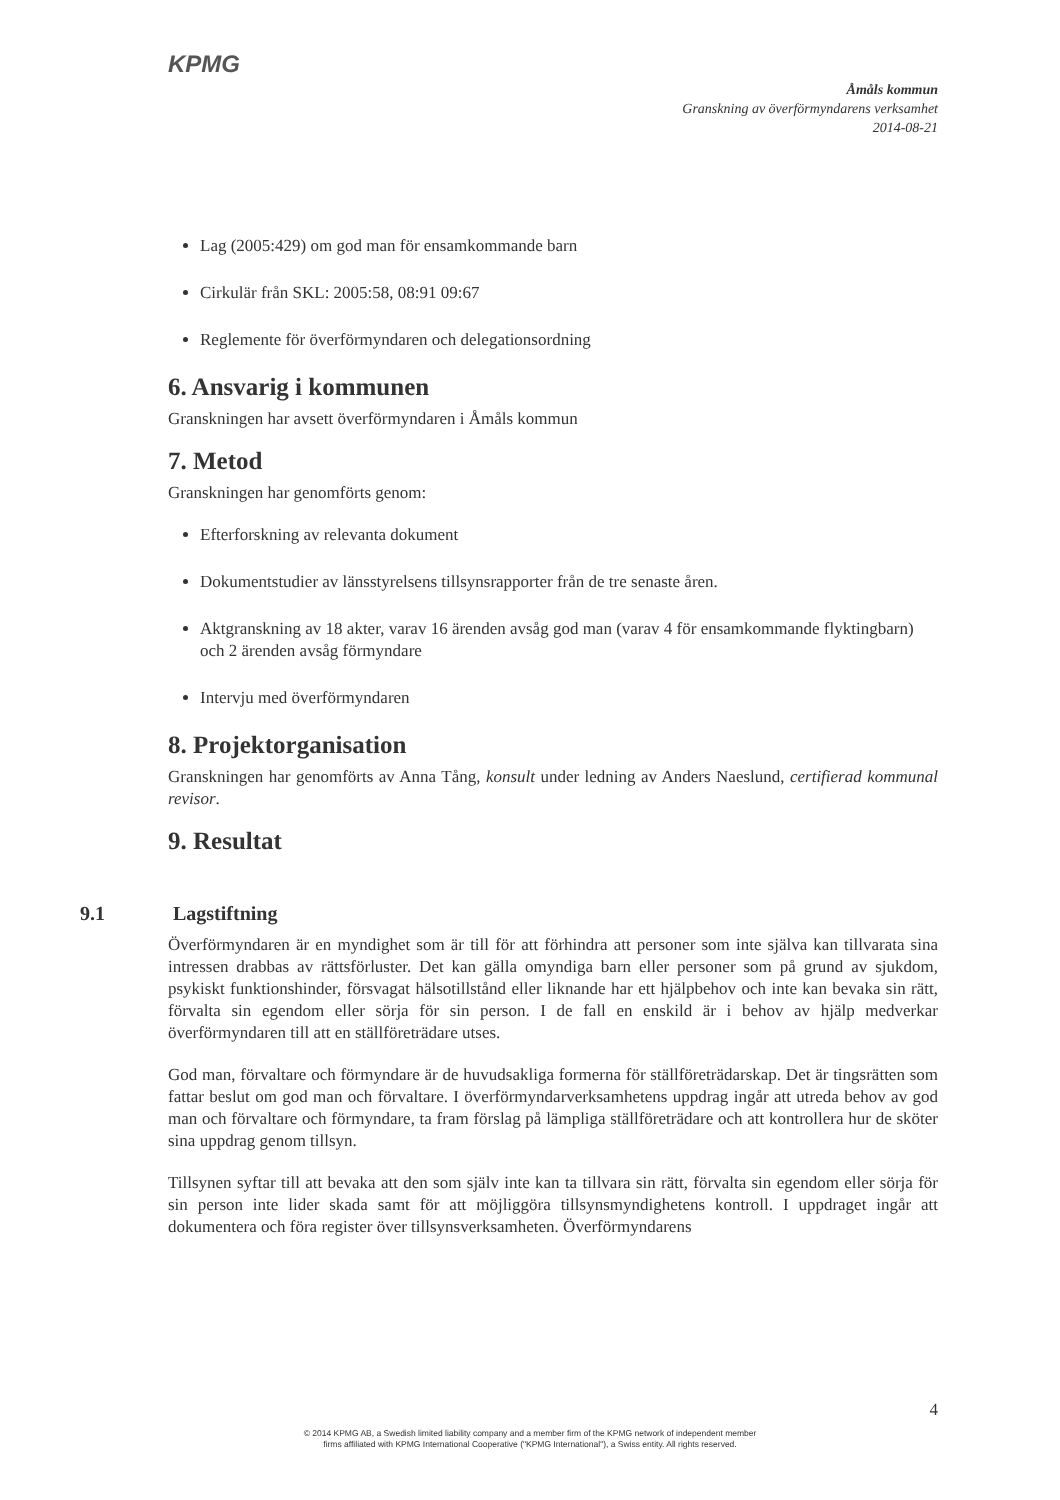KPMG
Åmåls kommun
Granskning av överförmyndarens verksamhet
2014-08-21
Lag (2005:429) om god man för ensamkommande barn
Cirkulär från SKL: 2005:58, 08:91 09:67
Reglemente för överförmyndaren och delegationsordning
6. Ansvarig i kommunen
Granskningen har avsett överförmyndaren i Åmåls kommun
7. Metod
Granskningen har genomförts genom:
Efterforskning av relevanta dokument
Dokumentstudier av länsstyrelsens tillsynsrapporter från de tre senaste åren.
Aktgranskning av 18 akter, varav 16 ärenden avsåg god man (varav 4 för ensamkommande flyktingbarn) och 2 ärenden avsåg förmyndare
Intervju med överförmyndaren
8. Projektorganisation
Granskningen har genomförts av Anna Tång, konsult under ledning av Anders Naeslund, certifierad kommunal revisor.
9. Resultat
9.1 Lagstiftning
Överförmyndaren är en myndighet som är till för att förhindra att personer som inte själva kan tillvarata sina intressen drabbas av rättsförluster. Det kan gälla omyndiga barn eller personer som på grund av sjukdom, psykiskt funktionshinder, försvagat hälsotillstånd eller liknande har ett hjälpbehov och inte kan bevaka sin rätt, förvalta sin egendom eller sörja för sin person. I de fall en enskild är i behov av hjälp medverkar överförmyndaren till att en ställföreträdare utses.
God man, förvaltare och förmyndare är de huvudsakliga formerna för ställföreträdarskap. Det är tingsrätten som fattar beslut om god man och förvaltare. I överförmyndarverksamhetens uppdrag ingår att utreda behov av god man och förvaltare och förmyndare, ta fram förslag på lämpliga ställföreträdare och att kontrollera hur de sköter sina uppdrag genom tillsyn.
Tillsynen syftar till att bevaka att den som själv inte kan ta tillvara sin rätt, förvalta sin egendom eller sörja för sin person inte lider skada samt för att möjliggöra tillsynsmyndighetens kontroll. I uppdraget ingår att dokumentera och föra register över tillsynsverksamheten. Överförmyndarens
4
© 2014 KPMG AB, a Swedish limited liability company and a member firm of the KPMG network of independent member firms affiliated with KPMG International Cooperative ("KPMG International"), a Swiss entity. All rights reserved.